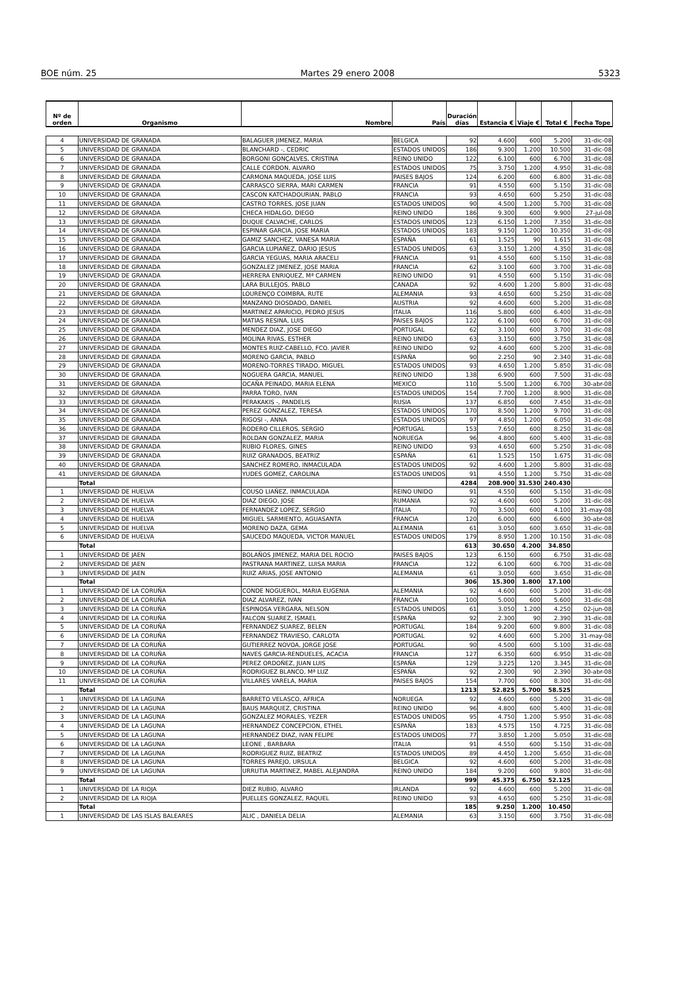BOE núm. 25 Martes 29 enero 2008 5323
| Nº de orden | Organismo | Nombre | País | Duración días | Estancia € | Viaje € | Total € | Fecha Tope |
| --- | --- | --- | --- | --- | --- | --- | --- | --- |
| 4 | UNIVERSIDAD DE GRANADA | BALAGUER JIMENEZ, MARIA | BELGICA | 92 | 4.600 | 600 | 5.200 | 31-dic-08 |
| 5 | UNIVERSIDAD DE GRANADA | BLANCHARD -, CEDRIC | ESTADOS UNIDOS | 186 | 9.300 | 1.200 | 10.500 | 31-dic-08 |
| 6 | UNIVERSIDAD DE GRANADA | BORGONI GONÇALVES, CRISTINA | REINO UNIDO | 122 | 6.100 | 600 | 6.700 | 31-dic-08 |
| 7 | UNIVERSIDAD DE GRANADA | CALLE CORDON, ALVARO | ESTADOS UNIDOS | 75 | 3.750 | 1.200 | 4.950 | 31-dic-08 |
| 8 | UNIVERSIDAD DE GRANADA | CARMONA MAQUEDA, JOSE LUIS | PAISES BAJOS | 124 | 6.200 | 600 | 6.800 | 31-dic-08 |
| 9 | UNIVERSIDAD DE GRANADA | CARRASCO SIERRA, MARI CARMEN | FRANCIA | 91 | 4.550 | 600 | 5.150 | 31-dic-08 |
| 10 | UNIVERSIDAD DE GRANADA | CASCON KATCHADOURIAN, PABLO | FRANCIA | 93 | 4.650 | 600 | 5.250 | 31-dic-08 |
| 11 | UNIVERSIDAD DE GRANADA | CASTRO TORRES, JOSE JUAN | ESTADOS UNIDOS | 90 | 4.500 | 1.200 | 5.700 | 31-dic-08 |
| 12 | UNIVERSIDAD DE GRANADA | CHECA HIDALGO, DIEGO | REINO UNIDO | 186 | 9.300 | 600 | 9.900 | 27-jul-08 |
| 13 | UNIVERSIDAD DE GRANADA | DUQUE CALVACHE, CARLOS | ESTADOS UNIDOS | 123 | 6.150 | 1.200 | 7.350 | 31-dic-08 |
| 14 | UNIVERSIDAD DE GRANADA | ESPINAR GARCIA, JOSE MARIA | ESTADOS UNIDOS | 183 | 9.150 | 1.200 | 10.350 | 31-dic-08 |
| 15 | UNIVERSIDAD DE GRANADA | GAMIZ SANCHEZ, VANESA MARIA | ESPAÑA | 61 | 1.525 | 90 | 1.615 | 31-dic-08 |
| 16 | UNIVERSIDAD DE GRANADA | GARCIA LUPIAÑEZ, DARIO JESUS | ESTADOS UNIDOS | 63 | 3.150 | 1.200 | 4.350 | 31-dic-08 |
| 17 | UNIVERSIDAD DE GRANADA | GARCIA YEGUAS, MARIA ARACELI | FRANCIA | 91 | 4.550 | 600 | 5.150 | 31-dic-08 |
| 18 | UNIVERSIDAD DE GRANADA | GONZALEZ JIMENEZ, JOSE MARIA | FRANCIA | 62 | 3.100 | 600 | 3.700 | 31-dic-08 |
| 19 | UNIVERSIDAD DE GRANADA | HERRERA ENRIQUEZ, Mª CARMEN | REINO UNIDO | 91 | 4.550 | 600 | 5.150 | 31-dic-08 |
| 20 | UNIVERSIDAD DE GRANADA | LARA BULLEJOS, PABLO | CANADA | 92 | 4.600 | 1.200 | 5.800 | 31-dic-08 |
| 21 | UNIVERSIDAD DE GRANADA | LOURENÇO COIMBRA, RUTE | ALEMANIA | 93 | 4.650 | 600 | 5.250 | 31-dic-08 |
| 22 | UNIVERSIDAD DE GRANADA | MANZANO DIOSDADO, DANIEL | AUSTRIA | 92 | 4.600 | 600 | 5.200 | 31-dic-08 |
| 23 | UNIVERSIDAD DE GRANADA | MARTINEZ APARICIO, PEDRO JESUS | ITALIA | 116 | 5.800 | 600 | 6.400 | 31-dic-08 |
| 24 | UNIVERSIDAD DE GRANADA | MATIAS RESINA, LUIS | PAISES BAJOS | 122 | 6.100 | 600 | 6.700 | 31-dic-08 |
| 25 | UNIVERSIDAD DE GRANADA | MENDEZ DIAZ, JOSE DIEGO | PORTUGAL | 62 | 3.100 | 600 | 3.700 | 31-dic-08 |
| 26 | UNIVERSIDAD DE GRANADA | MOLINA RIVAS, ESTHER | REINO UNIDO | 63 | 3.150 | 600 | 3.750 | 31-dic-08 |
| 27 | UNIVERSIDAD DE GRANADA | MONTES RUIZ-CABELLO, FCO. JAVIER | REINO UNIDO | 92 | 4.600 | 600 | 5.200 | 31-dic-08 |
| 28 | UNIVERSIDAD DE GRANADA | MORENO GARCIA, PABLO | ESPAÑA | 90 | 2.250 | 90 | 2.340 | 31-dic-08 |
| 29 | UNIVERSIDAD DE GRANADA | MORENO-TORRES TIRADO, MIGUEL | ESTADOS UNIDOS | 93 | 4.650 | 1.200 | 5.850 | 31-dic-08 |
| 30 | UNIVERSIDAD DE GRANADA | NOGUERA GARCIA, MANUEL | REINO UNIDO | 138 | 6.900 | 600 | 7.500 | 31-dic-08 |
| 31 | UNIVERSIDAD DE GRANADA | OCAÑA PEINADO, MARIA ELENA | MEXICO | 110 | 5.500 | 1.200 | 6.700 | 30-abr-08 |
| 32 | UNIVERSIDAD DE GRANADA | PARRA TORO, IVAN | ESTADOS UNIDOS | 154 | 7.700 | 1.200 | 8.900 | 31-dic-08 |
| 33 | UNIVERSIDAD DE GRANADA | PERAKAKIS -, PANDELIS | RUSIA | 137 | 6.850 | 600 | 7.450 | 31-dic-08 |
| 34 | UNIVERSIDAD DE GRANADA | PEREZ GONZALEZ, TERESA | ESTADOS UNIDOS | 170 | 8.500 | 1.200 | 9.700 | 31-dic-08 |
| 35 | UNIVERSIDAD DE GRANADA | RIGOSI -, ANNA | ESTADOS UNIDOS | 97 | 4.850 | 1.200 | 6.050 | 31-dic-08 |
| 36 | UNIVERSIDAD DE GRANADA | RODERO CILLEROS, SERGIO | PORTUGAL | 153 | 7.650 | 600 | 8.250 | 31-dic-08 |
| 37 | UNIVERSIDAD DE GRANADA | ROLDAN GONZALEZ, MARIA | NORUEGA | 96 | 4.800 | 600 | 5.400 | 31-dic-08 |
| 38 | UNIVERSIDAD DE GRANADA | RUBIO FLORES, GINES | REINO UNIDO | 93 | 4.650 | 600 | 5.250 | 31-dic-08 |
| 39 | UNIVERSIDAD DE GRANADA | RUIZ GRANADOS, BEATRIZ | ESPAÑA | 61 | 1.525 | 150 | 1.675 | 31-dic-08 |
| 40 | UNIVERSIDAD DE GRANADA | SANCHEZ ROMERO, INMACULADA | ESTADOS UNIDOS | 92 | 4.600 | 1.200 | 5.800 | 31-dic-08 |
| 41 | UNIVERSIDAD DE GRANADA | YUDES GOMEZ, CAROLINA | ESTADOS UNIDOS | 91 | 4.550 | 1.200 | 5.750 | 31-dic-08 |
| | Total | | | 4284 | 208.900 | 31.530 | 240.430 | |
| 1 | UNIVERSIDAD DE HUELVA | COUSO LIAÑEZ, INMACULADA | REINO UNIDO | 91 | 4.550 | 600 | 5.150 | 31-dic-08 |
| 2 | UNIVERSIDAD DE HUELVA | DIAZ DIEGO, JOSE | RUMANIA | 92 | 4.600 | 600 | 5.200 | 31-dic-08 |
| 3 | UNIVERSIDAD DE HUELVA | FERNANDEZ LOPEZ, SERGIO | ITALIA | 70 | 3.500 | 600 | 4.100 | 31-may-08 |
| 4 | UNIVERSIDAD DE HUELVA | MIGUEL SARMIENTO, AGUASANTA | FRANCIA | 120 | 6.000 | 600 | 6.600 | 30-abr-08 |
| 5 | UNIVERSIDAD DE HUELVA | MORENO DAZA, GEMA | ALEMANIA | 61 | 3.050 | 600 | 3.650 | 31-dic-08 |
| 6 | UNIVERSIDAD DE HUELVA | SAUCEDO MAQUEDA, VICTOR MANUEL | ESTADOS UNIDOS | 179 | 8.950 | 1.200 | 10.150 | 31-dic-08 |
| | Total | | | 613 | 30.650 | 4.200 | 34.850 | |
| 1 | UNIVERSIDAD DE JAEN | BOLAÑOS JIMENEZ, MARIA DEL ROCIO | PAISES BAJOS | 123 | 6.150 | 600 | 6.750 | 31-dic-08 |
| 2 | UNIVERSIDAD DE JAEN | PASTRANA MARTINEZ, LUISA MARIA | FRANCIA | 122 | 6.100 | 600 | 6.700 | 31-dic-08 |
| 3 | UNIVERSIDAD DE JAEN | RUIZ ARIAS, JOSE ANTONIO | ALEMANIA | 61 | 3.050 | 600 | 3.650 | 31-dic-08 |
| | Total | | | 306 | 15.300 | 1.800 | 17.100 | |
| 1 | UNIVERSIDAD DE LA CORUÑA | CONDE NOGUEROL, MARIA EUGENIA | ALEMANIA | 92 | 4.600 | 600 | 5.200 | 31-dic-08 |
| 2 | UNIVERSIDAD DE LA CORUÑA | DIAZ ALVAREZ, IVAN | FRANCIA | 100 | 5.000 | 600 | 5.600 | 31-dic-08 |
| 3 | UNIVERSIDAD DE LA CORUÑA | ESPINOSA VERGARA, NELSON | ESTADOS UNIDOS | 61 | 3.050 | 1.200 | 4.250 | 02-jun-08 |
| 4 | UNIVERSIDAD DE LA CORUÑA | FALCON SUAREZ, ISMAEL | ESPAÑA | 92 | 2.300 | 90 | 2.390 | 31-dic-08 |
| 5 | UNIVERSIDAD DE LA CORUÑA | FERNANDEZ SUAREZ, BELEN | PORTUGAL | 184 | 9.200 | 600 | 9.800 | 31-dic-08 |
| 6 | UNIVERSIDAD DE LA CORUÑA | FERNANDEZ TRAVIESO, CARLOTA | PORTUGAL | 92 | 4.600 | 600 | 5.200 | 31-may-08 |
| 7 | UNIVERSIDAD DE LA CORUÑA | GUTIERREZ NOVOA, JORGE JOSE | PORTUGAL | 90 | 4.500 | 600 | 5.100 | 31-dic-08 |
| 8 | UNIVERSIDAD DE LA CORUÑA | NAVES GARCIA-RENDUELES, ACACIA | FRANCIA | 127 | 6.350 | 600 | 6.950 | 31-dic-08 |
| 9 | UNIVERSIDAD DE LA CORUÑA | PEREZ ORDOÑEZ, JUAN LUIS | ESPAÑA | 129 | 3.225 | 120 | 3.345 | 31-dic-08 |
| 10 | UNIVERSIDAD DE LA CORUÑA | RODRIGUEZ BLANCO, Mª LUZ | ESPAÑA | 92 | 2.300 | 90 | 2.390 | 30-abr-08 |
| 11 | UNIVERSIDAD DE LA CORUÑA | VILLARES VARELA, MARIA | PAISES BAJOS | 154 | 7.700 | 600 | 8.300 | 31-dic-08 |
| | Total | | | 1213 | 52.825 | 5.700 | 58.525 | |
| 1 | UNIVERSIDAD DE LA LAGUNA | BARRETO VELASCO, AFRICA | NORUEGA | 92 | 4.600 | 600 | 5.200 | 31-dic-08 |
| 2 | UNIVERSIDAD DE LA LAGUNA | BAUS MARQUEZ, CRISTINA | REINO UNIDO | 96 | 4.800 | 600 | 5.400 | 31-dic-08 |
| 3 | UNIVERSIDAD DE LA LAGUNA | GONZALEZ MORALES, YEZER | ESTADOS UNIDOS | 95 | 4.750 | 1.200 | 5.950 | 31-dic-08 |
| 4 | UNIVERSIDAD DE LA LAGUNA | HERNANDEZ CONCEPCION, ETHEL | ESPAÑA | 183 | 4.575 | 150 | 4.725 | 31-dic-08 |
| 5 | UNIVERSIDAD DE LA LAGUNA | HERNANDEZ DIAZ, IVAN FELIPE | ESTADOS UNIDOS | 77 | 3.850 | 1.200 | 5.050 | 31-dic-08 |
| 6 | UNIVERSIDAD DE LA LAGUNA | LEONE , BARBARA | ITALIA | 91 | 4.550 | 600 | 5.150 | 31-dic-08 |
| 7 | UNIVERSIDAD DE LA LAGUNA | RODRIGUEZ RUIZ, BEATRIZ | ESTADOS UNIDOS | 89 | 4.450 | 1.200 | 5.650 | 31-dic-08 |
| 8 | UNIVERSIDAD DE LA LAGUNA | TORRES PAREJO, URSULA | BELGICA | 92 | 4.600 | 600 | 5.200 | 31-dic-08 |
| 9 | UNIVERSIDAD DE LA LAGUNA | URRUTIA MARTINEZ, MABEL ALEJANDRA | REINO UNIDO | 184 | 9.200 | 600 | 9.800 | 31-dic-08 |
| | Total | | | 999 | 45.375 | 6.750 | 52.125 | |
| 1 | UNIVERSIDAD DE LA RIOJA | DIEZ RUBIO, ALVARO | IRLANDA | 92 | 4.600 | 600 | 5.200 | 31-dic-08 |
| 2 | UNIVERSIDAD DE LA RIOJA | PUELLES GONZALEZ, RAQUEL | REINO UNIDO | 93 | 4.650 | 600 | 5.250 | 31-dic-08 |
| | Total | | | 185 | 9.250 | 1.200 | 10.450 | |
| 1 | UNIVERSIDAD DE LAS ISLAS BALEARES | ALIC , DANIELA DELIA | ALEMANIA | 63 | 3.150 | 600 | 3.750 | 31-dic-08 |